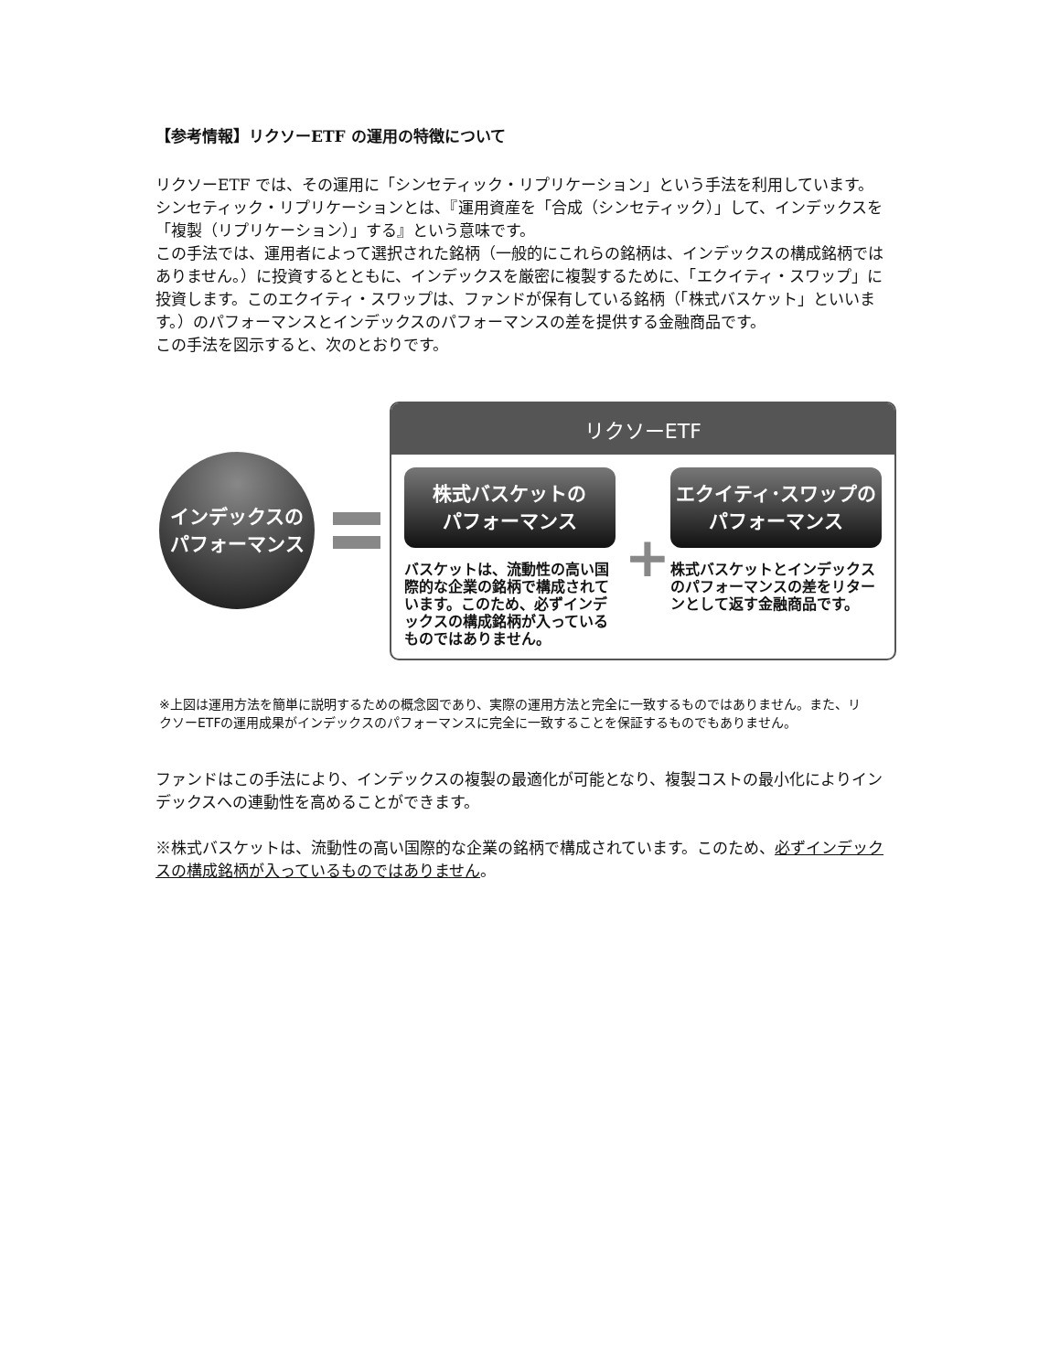【参考情報】リクソーETF の運用の特徴について
リクソーETF では、その運用に「シンセティック・リプリケーション」という手法を利用しています。
シンセティック・リプリケーションとは、『運用資産を「合成（シンセティック）」して、インデックスを「複製（リプリケーション）」する』という意味です。
この手法では、運用者によって選択された銘柄（一般的にこれらの銘柄は、インデックスの構成銘柄ではありません。）に投資するとともに、インデックスを厳密に複製するために、「エクイティ・スワップ」に投資します。このエクイティ・スワップは、ファンドが保有している銘柄（「株式バスケット」といいます。）のパフォーマンスとインデックスのパフォーマンスの差を提供する金融商品です。
この手法を図示すると、次のとおりです。
インデックスの
パフォーマンス
リクソーETF
株式バスケットの
パフォーマンス
バスケットは、流動性の高い国際的な企業の銘柄で構成されています。このため、必ずインデックスの構成銘柄が入っているものではありません。
+
エクイティ･スワップの
パフォーマンス
株式バスケットとインデックスのパフォーマンスの差をリターンとして返す金融商品です。
※上図は運用方法を簡単に説明するための概念図であり、実際の運用方法と完全に一致するものではありません。また、リクソーETFの運用成果がインデックスのパフォーマンスに完全に一致することを保証するものでもありません。
ファンドはこの手法により、インデックスの複製の最適化が可能となり、複製コストの最小化によりインデックスへの連動性を高めることができます。
※株式バスケットは、流動性の高い国際的な企業の銘柄で構成されています。このため、必ずインデックスの構成銘柄が入っているものではありません。